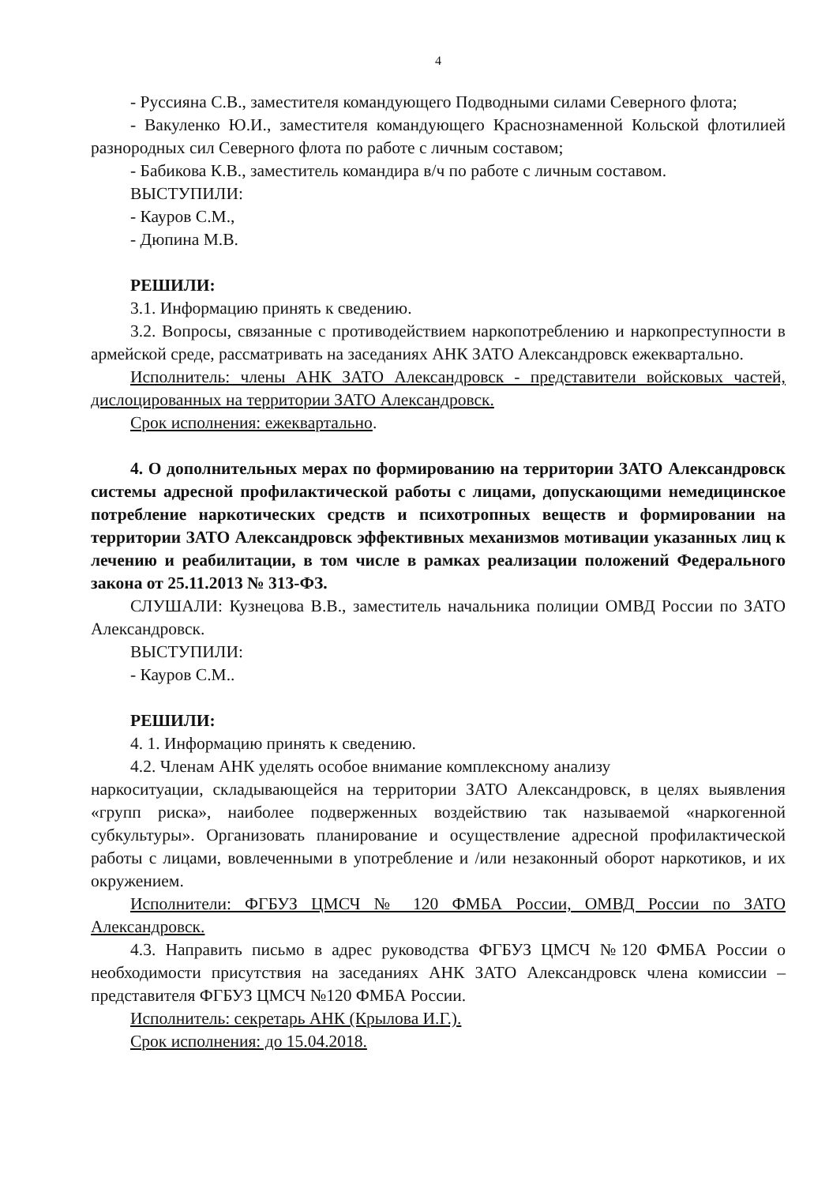4
- Руссияна С.В., заместителя командующего Подводными силами Северного флота;
- Вакуленко Ю.И., заместителя командующего Краснознаменной Кольской флотилией разнородных сил Северного флота по работе с личным составом;
- Бабикова К.В., заместитель командира в/ч по работе с личным составом.
ВЫСТУПИЛИ:
- Кауров С.М.,
- Дюпина М.В.
РЕШИЛИ:
3.1. Информацию принять к сведению.
3.2. Вопросы, связанные с противодействием наркопотреблению и наркопреступности в армейской среде, рассматривать на заседаниях АНК ЗАТО Александровск ежеквартально.
Исполнитель: члены АНК ЗАТО Александровск - представители войсковых частей, дислоцированных на территории ЗАТО Александровск.
Срок исполнения: ежеквартально.
4. О дополнительных мерах по формированию на территории ЗАТО Александровск системы адресной профилактической работы с лицами, допускающими немедицинское потребление наркотических средств и психотропных веществ и формировании на территории ЗАТО Александровск эффективных механизмов мотивации указанных лиц к лечению и реабилитации, в том числе в рамках реализации положений Федерального закона от 25.11.2013 № 313-ФЗ.
СЛУШАЛИ: Кузнецова В.В., заместитель начальника полиции ОМВД России по ЗАТО Александровск.
ВЫСТУПИЛИ:
- Кауров С.М..
РЕШИЛИ:
4. 1. Информацию принять к сведению.
4.2. Членам АНК уделять особое внимание комплексному анализу
наркоситуации, складывающейся на территории ЗАТО Александровск, в целях выявления «групп риска», наиболее подверженных воздействию так называемой «наркогенной субкультуры». Организовать планирование и осуществление адресной профилактической работы с лицами, вовлеченными в употребление и /или незаконный оборот наркотиков, и их окружением.
Исполнители: ФГБУЗ ЦМСЧ № 120 ФМБА России, ОМВД России по ЗАТО Александровск.
4.3. Направить письмо в адрес руководства ФГБУЗ ЦМСЧ №120 ФМБА России о необходимости присутствия на заседаниях АНК ЗАТО Александровск члена комиссии – представителя ФГБУЗ ЦМСЧ №120 ФМБА России.
Исполнитель: секретарь АНК (Крылова И.Г.).
Срок исполнения: до 15.04.2018.